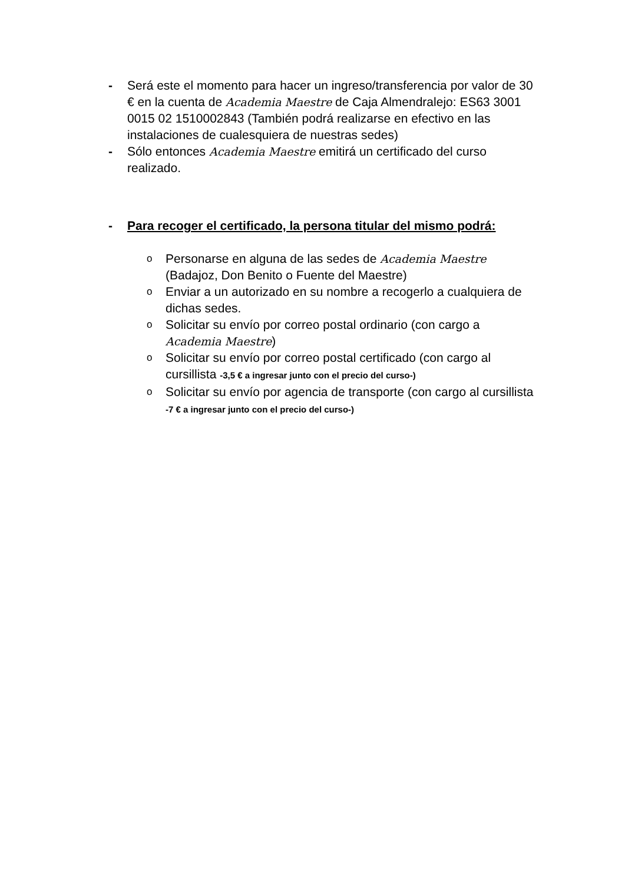- Será este el momento para hacer un ingreso/transferencia por valor de 30 € en la cuenta de Academia Maestre de Caja Almendralejo: ES63 3001 0015 02 1510002843 (También podrá realizarse en efectivo en las instalaciones de cualesquiera de nuestras sedes)
- Sólo entonces Academia Maestre emitirá un certificado del curso realizado.
- Para recoger el certificado, la persona titular del mismo podrá:
o
Personarse en alguna de las sedes de Academia Maestre (Badajoz, Don Benito o Fuente del Maestre)
o
Enviar a un autorizado en su nombre a recogerlo a cualquiera de dichas sedes.
o
Solicitar su envío por correo postal ordinario (con cargo a Academia Maestre)
o
Solicitar su envío por correo postal certificado (con cargo al cursillista -3,5 € a ingresar junto con el precio del curso-)
o
Solicitar su envío por agencia de transporte (con cargo al cursillista -7 € a ingresar junto con el precio del curso-)